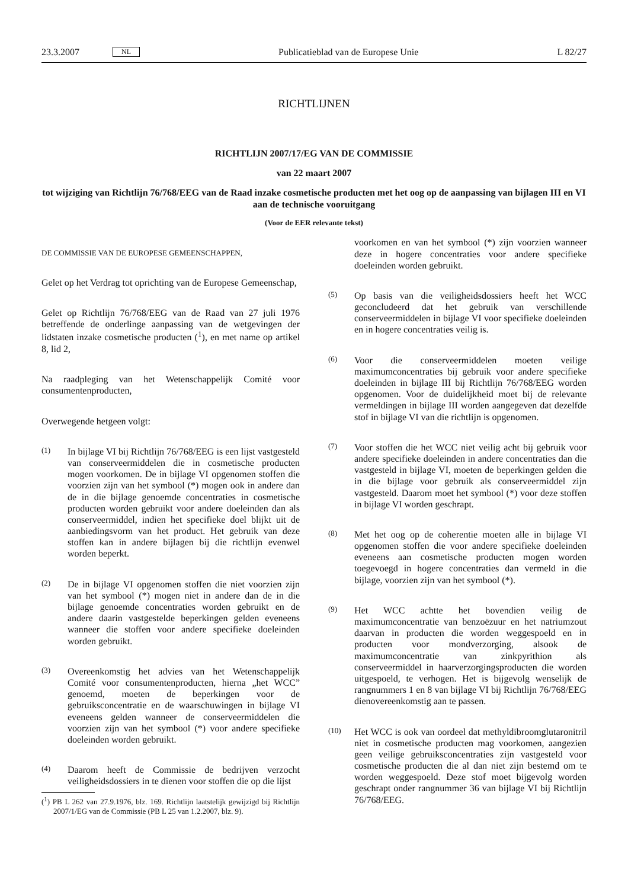23.3.2007 NL Publicatieblad van de Europese Unie L 82/27
RICHTLIJNEN
RICHTLIJN 2007/17/EG VAN DE COMMISSIE
van 22 maart 2007
tot wijziging van Richtlijn 76/768/EEG van de Raad inzake cosmetische producten met het oog op de aanpassing van bijlagen III en VI aan de technische vooruitgang
(Voor de EER relevante tekst)
DE COMMISSIE VAN DE EUROPESE GEMEENSCHAPPEN,
Gelet op het Verdrag tot oprichting van de Europese Gemeenschap,
Gelet op Richtlijn 76/768/EEG van de Raad van 27 juli 1976 betreffende de onderlinge aanpassing van de wetgevingen der lidstaten inzake cosmetische producten (<sup>1</sup>), en met name op artikel 8, lid 2,
Na raadpleging van het Wetenschappelijk Comité voor consumentenproducten,
Overwegende hetgeen volgt:
(1) In bijlage VI bij Richtlijn 76/768/EEG is een lijst vastgesteld van conserveermiddelen die in cosmetische producten mogen voorkomen. De in bijlage VI opgenomen stoffen die voorzien zijn van het symbool (*) mogen ook in andere dan de in die bijlage genoemde concentraties in cosmetische producten worden gebruikt voor andere doeleinden dan als conserveermiddel, indien het specifieke doel blijkt uit de aanbiedingsvorm van het product. Het gebruik van deze stoffen kan in andere bijlagen bij die richtlijn evenwel worden beperkt.
(2) De in bijlage VI opgenomen stoffen die niet voorzien zijn van het symbool (*) mogen niet in andere dan de in die bijlage genoemde concentraties worden gebruikt en de andere daarin vastgestelde beperkingen gelden eveneens wanneer die stoffen voor andere specifieke doeleinden worden gebruikt.
(3) Overeenkomstig het advies van het Wetenschappelijk Comité voor consumentenproducten, hierna „het WCC” genoemd, moeten de beperkingen voor de gebruiksconcentratie en de waarschuwingen in bijlage VI eveneens gelden wanneer de conserveermiddelen die voorzien zijn van het symbool (*) voor andere specifieke doeleinden worden gebruikt.
(4) Daarom heeft de Commissie de bedrijven verzocht veiligheidsdossiers in te dienen voor stoffen die op die lijst
(<sup>1</sup>) PB L 262 van 27.9.1976, blz. 169. Richtlijn laatstelijk gewijzigd bij Richtlijn 2007/1/EG van de Commissie (PB L 25 van 1.2.2007, blz. 9).
voorkomen en van het symbool (*) zijn voorzien wanneer deze in hogere concentraties voor andere specifieke doeleinden worden gebruikt.
(5) Op basis van die veiligheidsdossiers heeft het WCC geconcludeerd dat het gebruik van verschillende conserveermiddelen in bijlage VI voor specifieke doeleinden en in hogere concentraties veilig is.
(6) Voor die conserveermiddelen moeten veilige maximumconcentraties bij gebruik voor andere specifieke doeleinden in bijlage III bij Richtlijn 76/768/EEG worden opgenomen. Voor de duidelijkheid moet bij de relevante vermeldingen in bijlage III worden aangegeven dat dezelfde stof in bijlage VI van die richtlijn is opgenomen.
(7) Voor stoffen die het WCC niet veilig acht bij gebruik voor andere specifieke doeleinden in andere concentraties dan die vastgesteld in bijlage VI, moeten de beperkingen gelden die in die bijlage voor gebruik als conserveermiddel zijn vastgesteld. Daarom moet het symbool (*) voor deze stoffen in bijlage VI worden geschrapt.
(8) Met het oog op de coherentie moeten alle in bijlage VI opgenomen stoffen die voor andere specifieke doeleinden eveneens aan cosmetische producten mogen worden toegevoegd in hogere concentraties dan vermeld in die bijlage, voorzien zijn van het symbool (*).
(9) Het WCC achtte het bovendien veilig de maximumconcentratie van benzoëzuur en het natriumzout daarvan in producten die worden weggespoeld en in producten voor mondverzorging, alsook de maximumconcentratie van zinkpyrithion als conserveermiddel in haarverzorgingsproducten die worden uitgespoeld, te verhogen. Het is bijgevolg wenselijk de rangnummers 1 en 8 van bijlage VI bij Richtlijn 76/768/EEG dienovereenkomstig aan te passen.
(10) Het WCC is ook van oordeel dat methyldibroomglutaronitril niet in cosmetische producten mag voorkomen, aangezien geen veilige gebruiksconcentraties zijn vastgesteld voor cosmetische producten die al dan niet zijn bestemd om te worden weggespoeld. Deze stof moet bijgevolg worden geschrapt onder rangnummer 36 van bijlage VI bij Richtlijn 76/768/EEG.